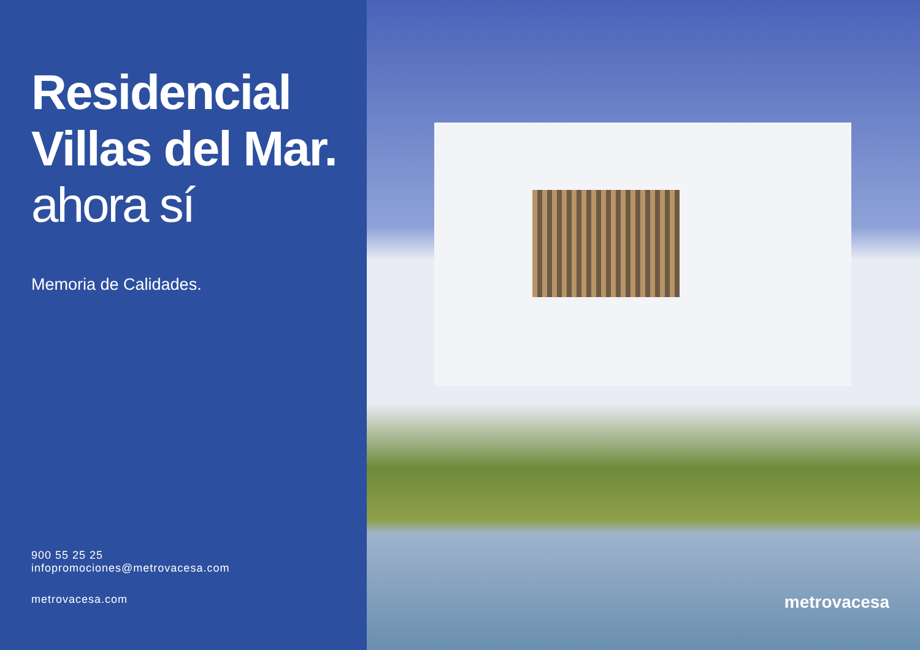Residencial
Villas del Mar.
ahora sí
Memoria de Calidades.
900 55 25 25
infopromociones@metrovacesa.com
metrovacesa.com
metrovacesa